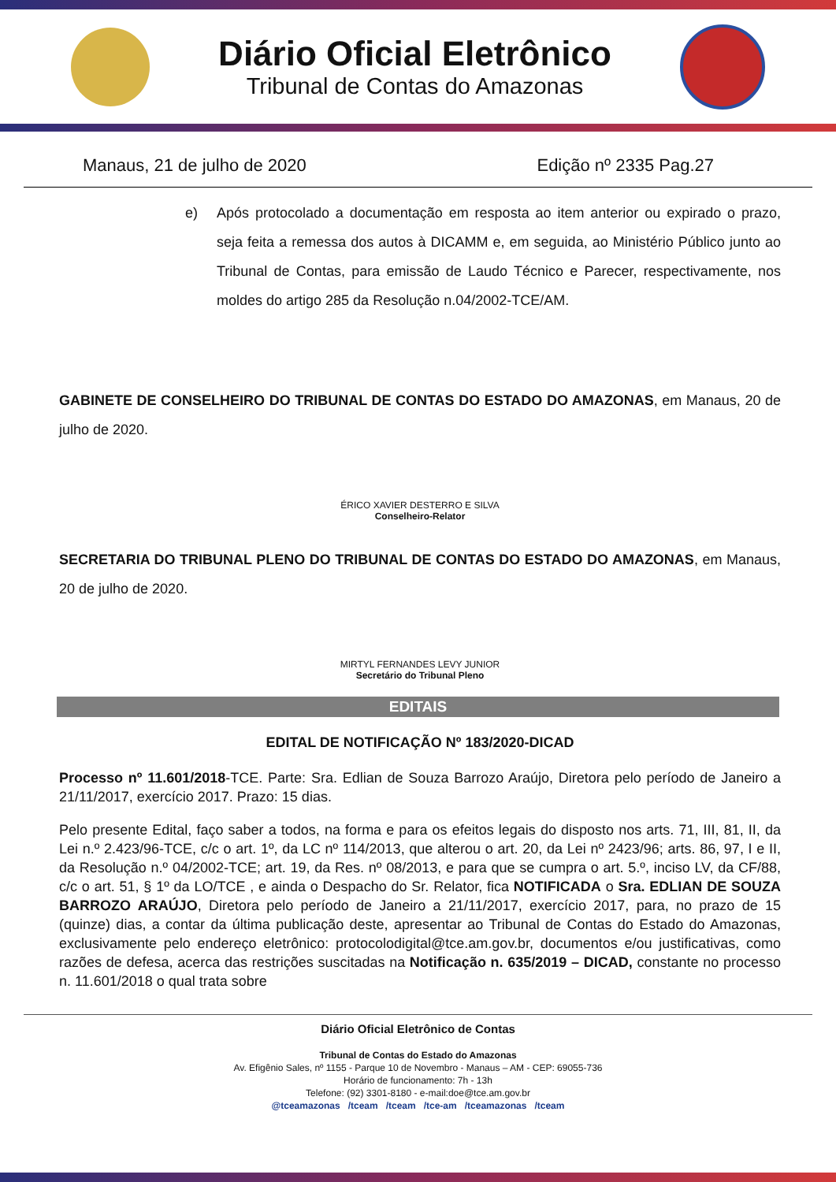Diário Oficial Eletrônico
Tribunal de Contas do Amazonas
Manaus, 21 de julho de 2020 Edição nº 2335 Pag.27
e) Após protocolado a documentação em resposta ao item anterior ou expirado o prazo, seja feita a remessa dos autos à DICAMM e, em seguida, ao Ministério Público junto ao Tribunal de Contas, para emissão de Laudo Técnico e Parecer, respectivamente, nos moldes do artigo 285 da Resolução n.04/2002-TCE/AM.
GABINETE DE CONSELHEIRO DO TRIBUNAL DE CONTAS DO ESTADO DO AMAZONAS, em Manaus, 20 de julho de 2020.
ÉRICO XAVIER DESTERRO E SILVA
Conselheiro-Relator
SECRETARIA DO TRIBUNAL PLENO DO TRIBUNAL DE CONTAS DO ESTADO DO AMAZONAS, em Manaus, 20 de julho de 2020.
MIRTYL FERNANDES LEVY JUNIOR
Secretário do Tribunal Pleno
EDITAIS
EDITAL DE NOTIFICAÇÃO Nº 183/2020-DICAD
Processo nº 11.601/2018-TCE. Parte: Sra. Edlian de Souza Barrozo Araújo, Diretora pelo período de Janeiro a 21/11/2017, exercício 2017. Prazo: 15 dias.
Pelo presente Edital, faço saber a todos, na forma e para os efeitos legais do disposto nos arts. 71, III, 81, II, da Lei n.º 2.423/96-TCE, c/c o art. 1º, da LC nº 114/2013, que alterou o art. 20, da Lei nº 2423/96; arts. 86, 97, I e II, da Resolução n.º 04/2002-TCE; art. 19, da Res. nº 08/2013, e para que se cumpra o art. 5.º, inciso LV, da CF/88, c/c o art. 51, § 1º da LO/TCE , e ainda o Despacho do Sr. Relator, fica NOTIFICADA o Sra. EDLIAN DE SOUZA BARROZO ARAÚJO, Diretora pelo período de Janeiro a 21/11/2017, exercício 2017, para, no prazo de 15 (quinze) dias, a contar da última publicação deste, apresentar ao Tribunal de Contas do Estado do Amazonas, exclusivamente pelo endereço eletrônico: protocolodigital@tce.am.gov.br, documentos e/ou justificativas, como razões de defesa, acerca das restrições suscitadas na Notificação n. 635/2019 – DICAD, constante no processo n. 11.601/2018 o qual trata sobre
Diário Oficial Eletrônico de Contas
Tribunal de Contas do Estado do Amazonas
Av. Efigênio Sales, nº 1155 - Parque 10 de Novembro - Manaus – AM - CEP: 69055-736
Horário de funcionamento: 7h - 13h
Telefone: (92) 3301-8180 - e-mail:doe@tce.am.gov.br
@tceamazonas /tceam /tceam /tce-am /tceamazonas /tceam